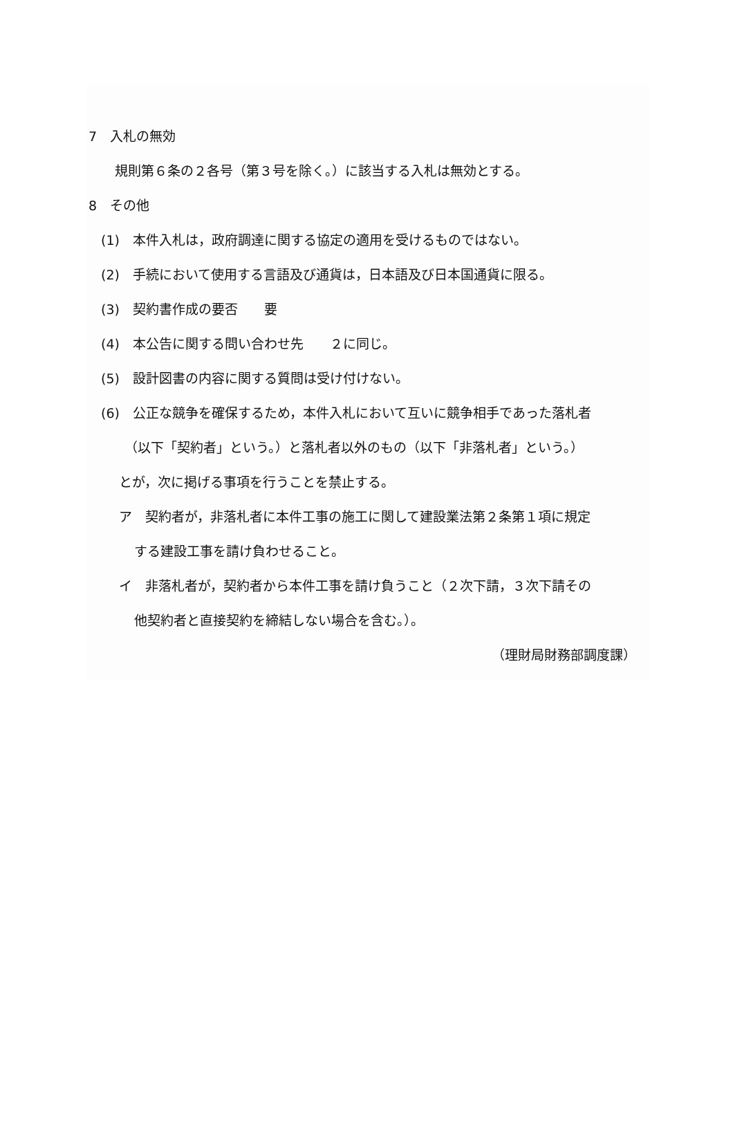7　入札の無効
規則第６条の２各号（第３号を除く。）に該当する入札は無効とする。
8　その他
(1)　本件入札は，政府調達に関する協定の適用を受けるものではない。
(2)　手続において使用する言語及び通貨は，日本語及び日本国通貨に限る。
(3)　契約書作成の要否　　要
(4)　本公告に関する問い合わせ先　　２に同じ。
(5)　設計図書の内容に関する質問は受け付けない。
(6)　公正な競争を確保するため，本件入札において互いに競争相手であった落札者
（以下「契約者」という。）と落札者以外のもの（以下「非落札者」という。）
とが，次に掲げる事項を行うことを禁止する。
ア　契約者が，非落札者に本件工事の施工に関して建設業法第２条第１項に規定
する建設工事を請け負わせること。
イ　非落札者が，契約者から本件工事を請け負うこと（２次下請，３次下請その
他契約者と直接契約を締結しない場合を含む。）。
（理財局財務部調度課）